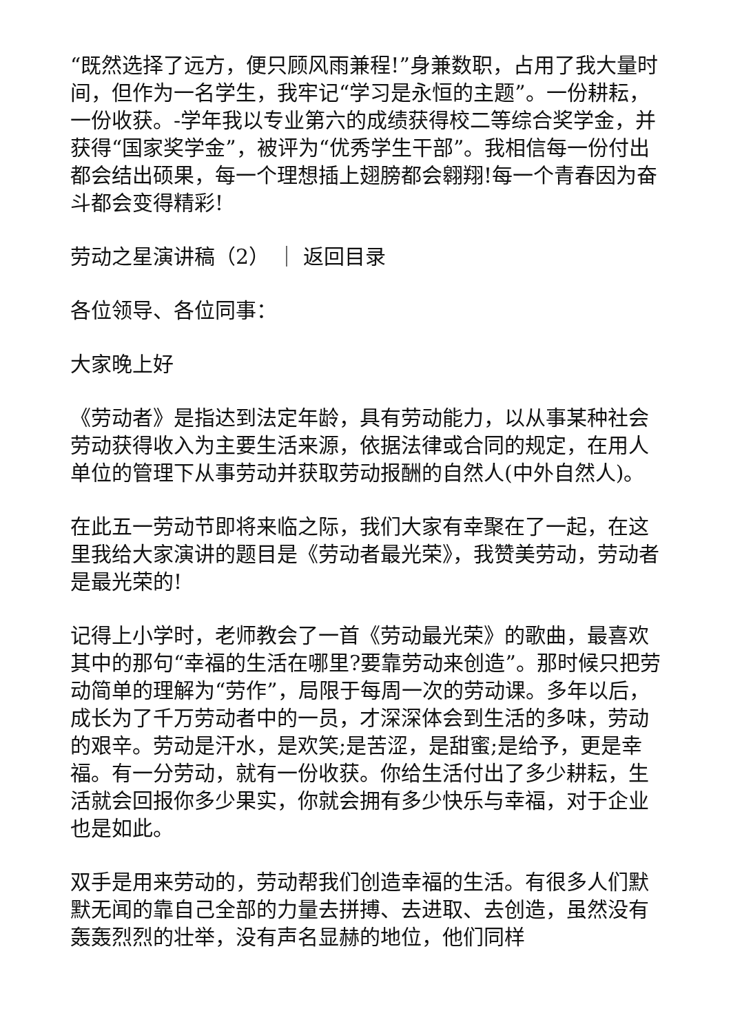“既然选择了远方，便只顾风雨兼程!”身兼数职，占用了我大量时间，但作为一名学生，我牢记“学习是永恒的主题”。一份耕耘，一份收获。-学年我以专业第六的成绩获得校二等综合奖学金，并获得“国家奖学金”，被评为“优秀学生干部”。我相信每一份付出都会结出硕果，每一个理想插上翅膀都会翱翔!每一个青春因为奋斗都会变得精彩!
劳动之星演讲稿（2） ｜ 返回目录
各位领导、各位同事：
大家晚上好
《劳动者》是指达到法定年龄，具有劳动能力，以从事某种社会劳动获得收入为主要生活来源，依据法律或合同的规定，在用人单位的管理下从事劳动并获取劳动报酬的自然人(中外自然人)。
在此五一劳动节即将来临之际，我们大家有幸聚在了一起，在这里我给大家演讲的题目是《劳动者最光荣》，我赞美劳动，劳动者是最光荣的!
记得上小学时，老师教会了一首《劳动最光荣》的歌曲，最喜欢其中的那句“幸福的生活在哪里?要靠劳动来创造”。那时候只把劳动简单的理解为“劳作”，局限于每周一次的劳动课。多年以后，成长为了千万劳动者中的一员，才深深体会到生活的多味，劳动的艰辛。劳动是汗水，是欢笑;是苦涩，是甜蜜;是给予，更是幸福。有一分劳动，就有一份收获。你给生活付出了多少耕耘，生活就会回报你多少果实，你就会拥有多少快乐与幸福，对于企业也是如此。
双手是用来劳动的，劳动帮我们创造幸福的生活。有很多人们默默无闻的靠自己全部的力量去拼搏、去进取、去创造，虽然没有轰轰烈烈的壮举，没有声名显赫的地位，他们同样